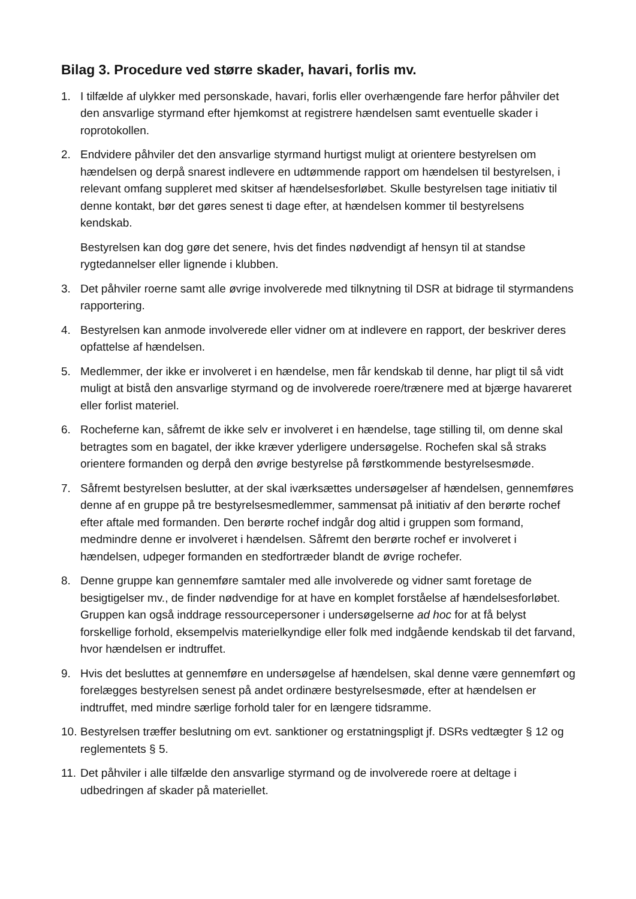Bilag 3. Procedure ved større skader, havari, forlis mv.
1. I tilfælde af ulykker med personskade, havari, forlis eller overhængende fare herfor påhviler det den ansvarlige styrmand efter hjemkomst at registrere hændelsen samt eventuelle skader i roprotokollen.
2. Endvidere påhviler det den ansvarlige styrmand hurtigst muligt at orientere bestyrelsen om hændelsen og derpå snarest indlevere en udtømmende rapport om hændelsen til bestyrelsen, i relevant omfang suppleret med skitser af hændelsesforløbet. Skulle bestyrelsen tage initiativ til denne kontakt, bør det gøres senest ti dage efter, at hændelsen kommer til bestyrelsens kendskab.
Bestyrelsen kan dog gøre det senere, hvis det findes nødvendigt af hensyn til at standse rygtedannelser eller lignende i klubben.
3. Det påhviler roerne samt alle øvrige involverede med tilknytning til DSR at bidrage til styrmandens rapportering.
4. Bestyrelsen kan anmode involverede eller vidner om at indlevere en rapport, der beskriver deres opfattelse af hændelsen.
5. Medlemmer, der ikke er involveret i en hændelse, men får kendskab til denne, har pligt til så vidt muligt at bistå den ansvarlige styrmand og de involverede roere/trænere med at bjærge havareret eller forlist materiel.
6. Rocheferne kan, såfremt de ikke selv er involveret i en hændelse, tage stilling til, om denne skal betragtes som en bagatel, der ikke kræver yderligere undersøgelse. Rochefen skal så straks orientere formanden og derpå den øvrige bestyrelse på førstkommende bestyrelsesmøde.
7. Såfremt bestyrelsen beslutter, at der skal iværksættes undersøgelser af hændelsen, gennemføres denne af en gruppe på tre bestyrelsesmedlemmer, sammensat på initiativ af den berørte rochef efter aftale med formanden. Den berørte rochef indgår dog altid i gruppen som formand, medmindre denne er involveret i hændelsen. Såfremt den berørte rochef er involveret i hændelsen, udpeger formanden en stedfortræder blandt de øvrige rochefer.
8. Denne gruppe kan gennemføre samtaler med alle involverede og vidner samt foretage de besigtigelser mv., de finder nødvendige for at have en komplet forståelse af hændelsesforløbet. Gruppen kan også inddrage ressourcepersoner i undersøgelserne ad hoc for at få belyst forskellige forhold, eksempelvis materielkyndige eller folk med indgående kendskab til det farvand, hvor hændelsen er indtruffet.
9. Hvis det besluttes at gennemføre en undersøgelse af hændelsen, skal denne være gennemført og forelægges bestyrelsen senest på andet ordinære bestyrelsesmøde, efter at hændelsen er indtruffet, med mindre særlige forhold taler for en længere tidsramme.
10.
Bestyrelsen træffer beslutning om evt. sanktioner og erstatningspligt jf. DSRs vedtægter § 12 og reglementets § 5.
11.
Det påhviler i alle tilfælde den ansvarlige styrmand og de involverede roere at deltage i udbedringen af skader på materiellet.